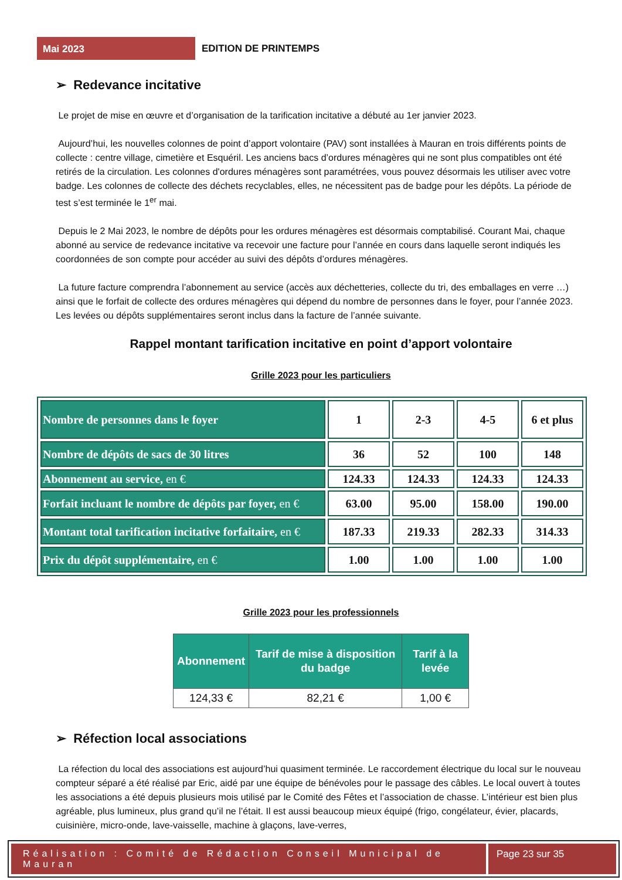Mai 2023
EDITION DE PRINTEMPS
➢ Redevance incitative
Le projet de mise en œuvre et d’organisation de la tarification incitative a débuté au 1er janvier 2023.
Aujourd’hui, les nouvelles colonnes de point d’apport volontaire (PAV) sont installées à Mauran en trois différents points de collecte : centre village, cimetière et Esquéril. Les anciens bacs d’ordures ménagères qui ne sont plus compatibles ont été retirés de la circulation. Les colonnes d'ordures ménagères sont paramétrées, vous pouvez désormais les utiliser avec votre badge. Les colonnes de collecte des déchets recyclables, elles, ne nécessitent pas de badge pour les dépôts. La période de test s’est terminée le 1<sup>er</sup> mai.
Depuis le 2 Mai 2023, le nombre de dépôts pour les ordures ménagères est désormais comptabilisé. Courant Mai, chaque abonné au service de redevance incitative va recevoir une facture pour l’année en cours dans laquelle seront indiqués les coordonnées de son compte pour accéder au suivi des dépôts d’ordures ménagères.
La future facture comprendra l’abonnement au service (accès aux déchetteries, collecte du tri, des emballages en verre …) ainsi que le forfait de collecte des ordures ménagères qui dépend du nombre de personnes dans le foyer, pour l’année 2023. Les levées ou dépôts supplémentaires seront inclus dans la facture de l’année suivante.
Rappel montant tarification incitative en point d’apport volontaire
Grille 2023 pour les particuliers
| Nombre de personnes dans le foyer | 1 | 2-3 | 4-5 | 6 et plus |
| Nombre de dépôts de sacs de 30 litres | 36 | 52 | 100 | 148 |
| Abonnement au service, en € | 124.33 | 124.33 | 124.33 | 124.33 |
| Forfait incluant le nombre de dépôts par foyer, en € | 63.00 | 95.00 | 158.00 | 190.00 |
| Montant total tarification incitative forfaitaire, en € | 187.33 | 219.33 | 282.33 | 314.33 |
| Prix du dépôt supplémentaire, en € | 1.00 | 1.00 | 1.00 | 1.00 |
Grille 2023 pour les professionnels
| Abonnement | Tarif de mise à disposition du badge | Tarif à la levée |
| --- | --- | --- |
| 124,33 € | 82,21 € | 1,00 € |
➢ Réfection local associations
La réfection du local des associations est aujourd’hui quasiment terminée. Le raccordement électrique du local sur le nouveau compteur séparé a été réalisé par Eric, aidé par une équipe de bénévoles pour le passage des câbles. Le local ouvert à toutes les associations a été depuis plusieurs mois utilisé par le Comité des Fêtes et l’association de chasse. L’intérieur est bien plus agréable, plus lumineux, plus grand qu’il ne l’était. Il est aussi beaucoup mieux équipé (frigo, congélateur, évier, placards, cuisinière, micro-onde, lave-vaisselle, machine à glaçons, lave-verres,
Réalisation : Comité de Rédaction Conseil Municipal de Mauran
Page 23 sur 35